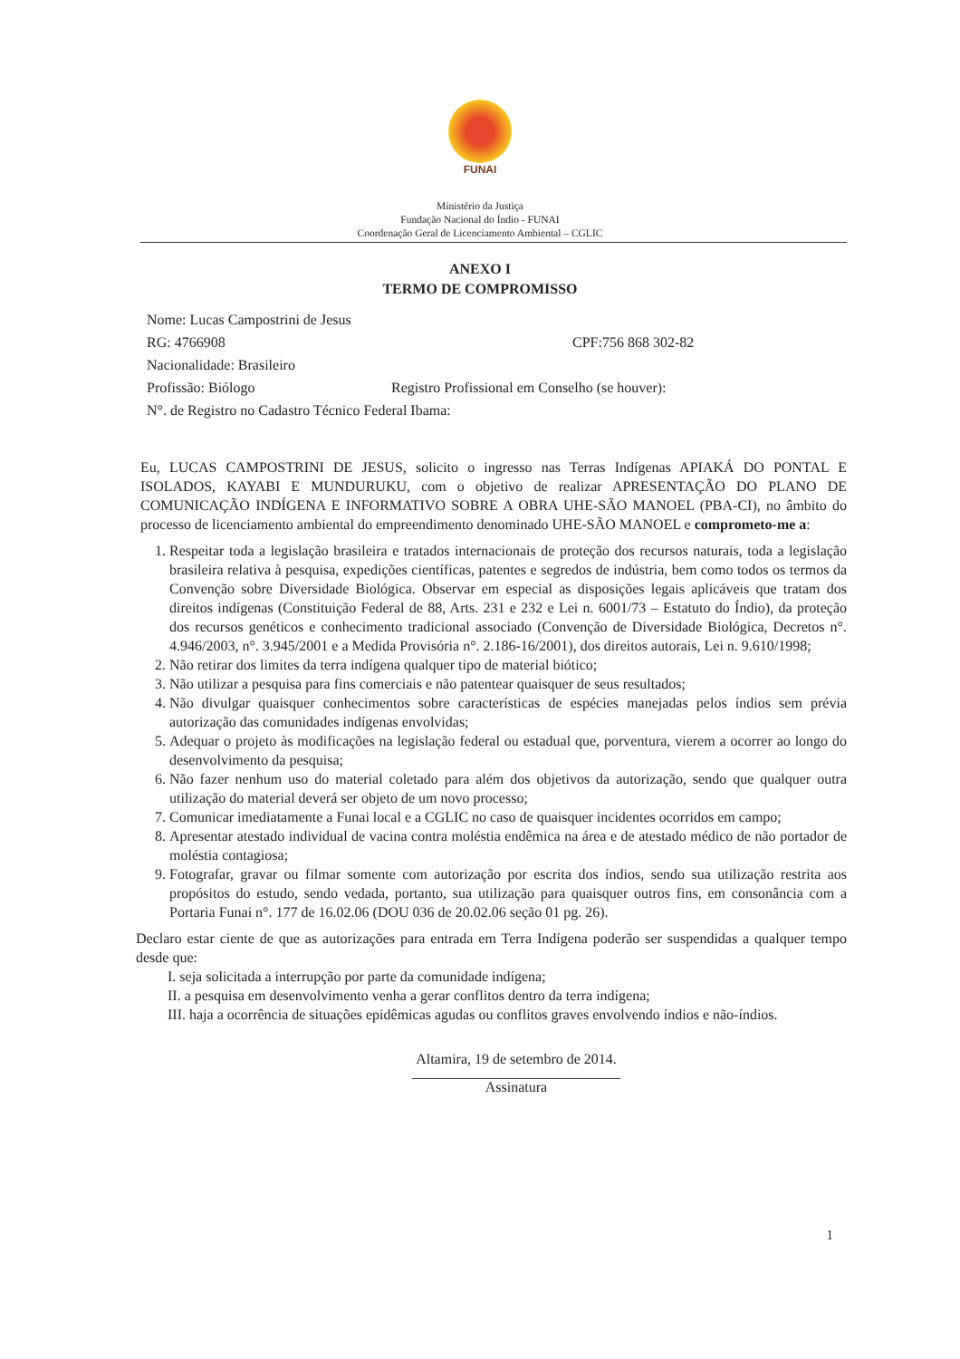FUNAI
Ministério da Justiça
Fundação Nacional do Índio - FUNAI
Coordenação Geral de Licenciamento Ambiental – CGLIC
ANEXO I
TERMO DE COMPROMISSO
Nome: Lucas Campostrini de Jesus
RG: 4766908 CPF:756 868 302-82
Nacionalidade: Brasileiro
Profissão: Biólogo Registro Profissional em Conselho (se houver):
N°. de Registro no Cadastro Técnico Federal Ibama:
Eu, LUCAS CAMPOSTRINI DE JESUS, solicito o ingresso nas Terras Indígenas APIAKÁ DO PONTAL E ISOLADOS, KAYABI E MUNDURUKU, com o objetivo de realizar APRESENTAÇÃO DO PLANO DE COMUNICAÇÃO INDÍGENA E INFORMATIVO SOBRE A OBRA UHE-SÃO MANOEL (PBA-CI), no âmbito do processo de licenciamento ambiental do empreendimento denominado UHE-SÃO MANOEL e comprometo-me a:
1. Respeitar toda a legislação brasileira e tratados internacionais de proteção dos recursos naturais, toda a legislação brasileira relativa à pesquisa, expedições científicas, patentes e segredos de indústria, bem como todos os termos da Convenção sobre Diversidade Biológica. Observar em especial as disposições legais aplicáveis que tratam dos direitos indígenas (Constituição Federal de 88, Arts. 231 e 232 e Lei n. 6001/73 – Estatuto do Índio), da proteção dos recursos genéticos e conhecimento tradicional associado (Convenção de Diversidade Biológica, Decretos n°. 4.946/2003, n°. 3.945/2001 e a Medida Provisória n°. 2.186-16/2001), dos direitos autorais, Lei n. 9.610/1998;
2. Não retirar dos limites da terra indígena qualquer tipo de material biótico;
3. Não utilizar a pesquisa para fins comerciais e não patentear quaisquer de seus resultados;
4. Não divulgar quaisquer conhecimentos sobre características de espécies manejadas pelos índios sem prévia autorização das comunidades indígenas envolvidas;
5. Adequar o projeto às modificações na legislação federal ou estadual que, porventura, vierem a ocorrer ao longo do desenvolvimento da pesquisa;
6. Não fazer nenhum uso do material coletado para além dos objetivos da autorização, sendo que qualquer outra utilização do material deverá ser objeto de um novo processo;
7. Comunicar imediatamente a Funai local e a CGLIC no caso de quaisquer incidentes ocorridos em campo;
8. Apresentar atestado individual de vacina contra moléstia endêmica na área e de atestado médico de não portador de moléstia contagiosa;
9. Fotografar, gravar ou filmar somente com autorização por escrita dos índios, sendo sua utilização restrita aos propósitos do estudo, sendo vedada, portanto, sua utilização para quaisquer outros fins, em consonância com a Portaria Funai n°. 177 de 16.02.06 (DOU 036 de 20.02.06 seção 01 pg. 26).
Declaro estar ciente de que as autorizações para entrada em Terra Indígena poderão ser suspendidas a qualquer tempo desde que:
I. seja solicitada a interrupção por parte da comunidade indígena;
II. a pesquisa em desenvolvimento venha a gerar conflitos dentro da terra indígena;
III. haja a ocorrência de situações epidêmicas agudas ou conflitos graves envolvendo índios e não-índios.
Altamira, 19 de setembro de 2014.
Assinatura
1